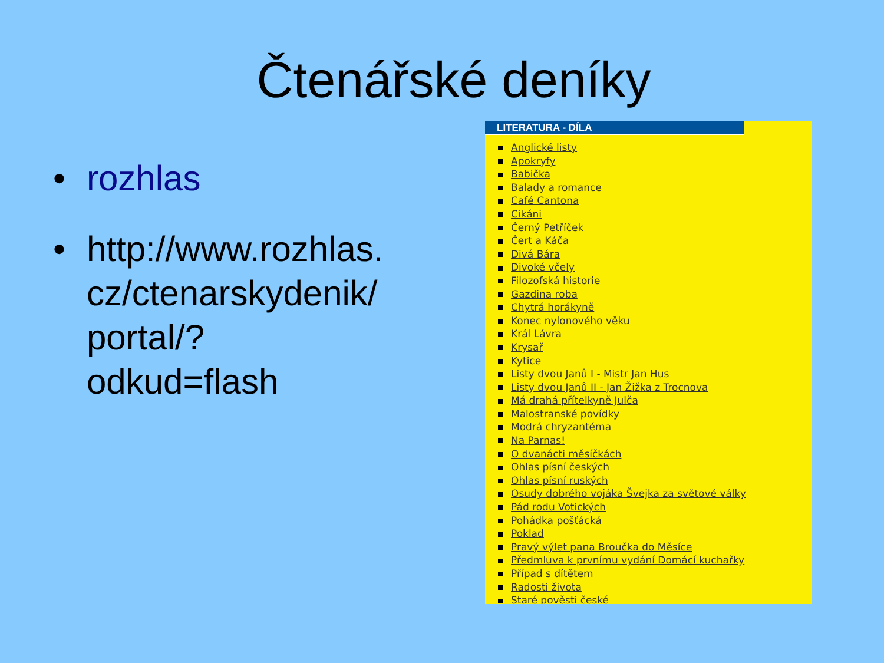Čtenářské deníky
• rozhlas
• http://www.rozhlas.
cz/ctenarskydenik/
portal/?
odkud=flash
LITERATURA - DÍLA
Anglické listy
Apokryfy
Babička
Balady a romance
Café Cantona
Cikáni
Černý Petříček
Čert a Káča
Divá Bára
Divoké včely
Filozofská historie
Gazdina roba
Chytrá horákyně
Konec nylonového věku
Král Lávra
Krysař
Kytice
Listy dvou Janů I - Mistr Jan Hus
Listy dvou Janů II - Jan Žižka z Trocnova
Má drahá přítelkyně Julča
Malostranské povídky
Modrá chryzantéma
Na Parnas!
O dvanácti měsíčkách
Ohlas písní českých
Ohlas písní ruských
Osudy dobrého vojáka Švejka za světové války
Pád rodu Votických
Pohádka pošťácká
Poklad
Pravý výlet pana Broučka do Měsíce
Předmluva k prvnímu vydání Domácí kuchařky
Případ s dítětem
Radosti života
Staré pověsti české